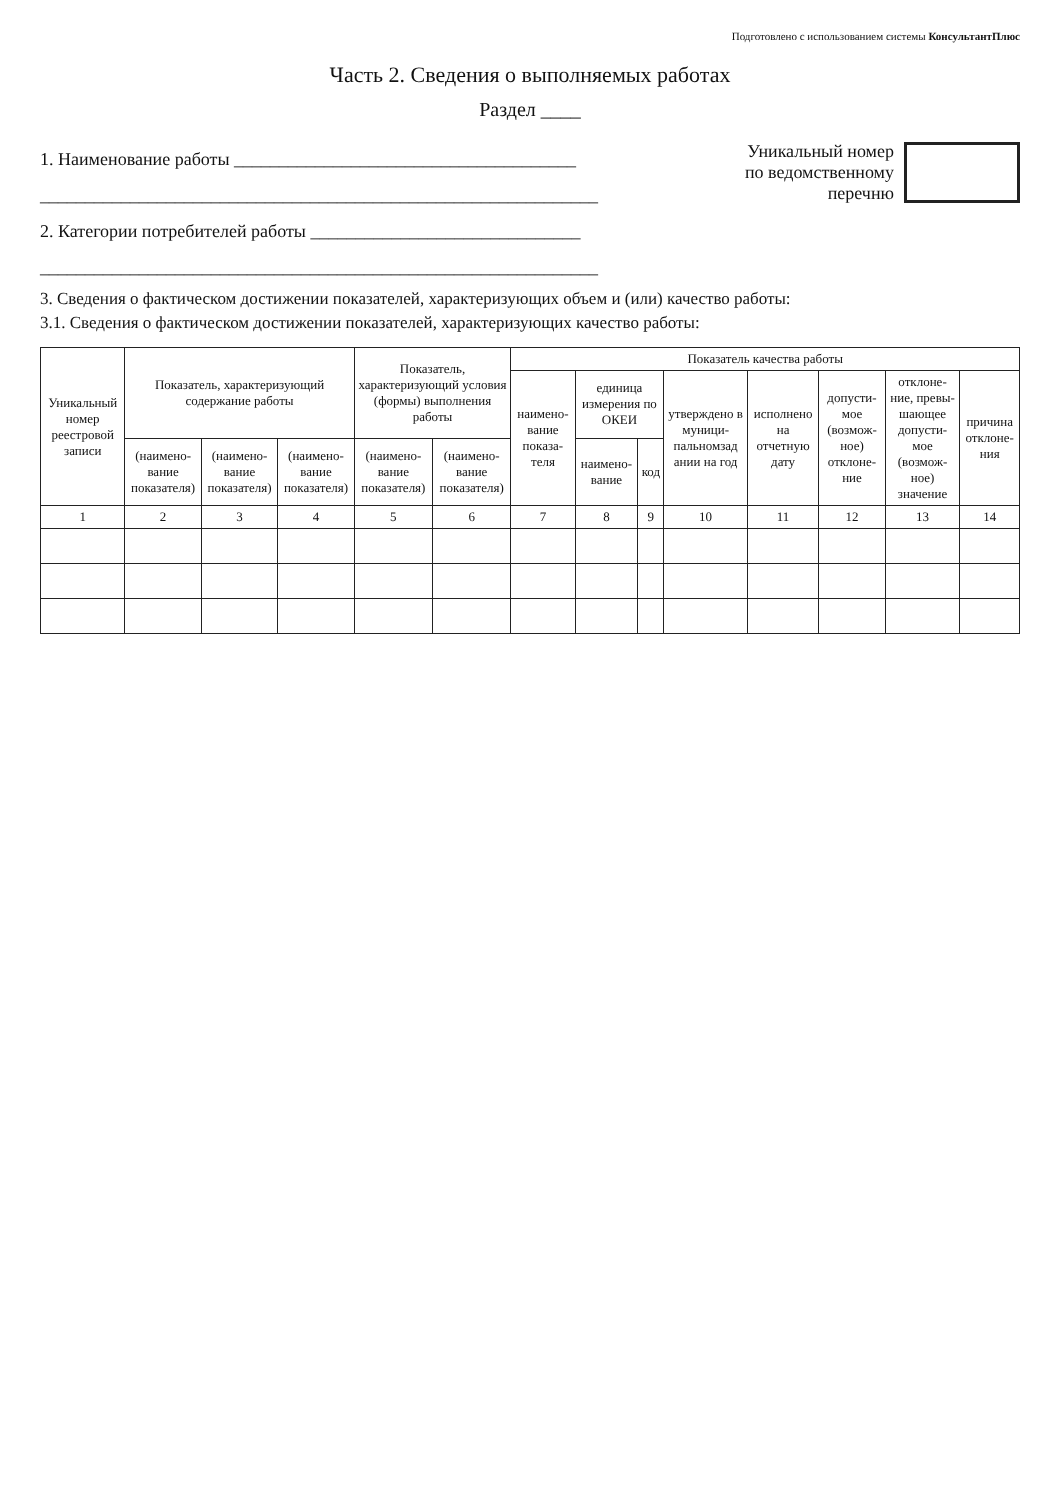Подготовлено с использованием системы КонсультантПлюс
Часть 2. Сведения о выполняемых работах
Раздел ____
1. Наименование работы ______________________________________
______________________________________________________________
2. Категории потребителей работы ______________________________
______________________________________________________________
Уникальный номер
по ведомственному
перечню
3. Сведения о фактическом достижении показателей, характеризующих объем и (или) качество работы:
3.1. Сведения о фактическом достижении показателей, характеризующих качество работы:
| Уникальный номер реестровой записи | Показатель, характеризующий содержание работы | | | Показатель, характеризующий условия (формы) выполнения работы | | Показатель качества работы | | | | | | | |
| --- | --- | --- | --- | --- | --- | --- | --- | --- | --- | --- | --- | --- | --- |
| | | | | | | наимено-вание показа-теля | единица измерения по ОКЕИ | | утверждено в муници-пальномзад ании на год | исполнено на отчетную дату | допусти-мое (возмож-ное) отклоне-ние | отклоне-ние, превы-шающее допусти-мое (возмож-ное) значение | причина отклоне-ния |
| | (наимено-вание показателя) | (наимено-вание показателя) | (наимено-вание показателя) | (наимено-вание показателя) | (наимено-вание показателя) | | наимено-вание | код | | | | | |
| 1 | 2 | 3 | 4 | 5 | 6 | 7 | 8 | 9 | 10 | 11 | 12 | 13 | 14 |